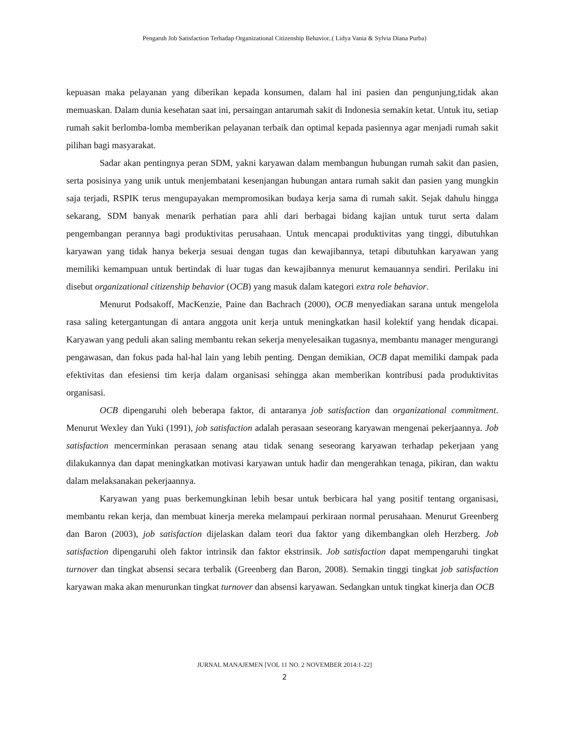Pengaruh Job Satisfaction Terhadap Organizational Citizenship Behavior..( Lidya Vania & Sylvia Diana Purba)
kepuasan maka pelayanan yang diberikan kepada konsumen, dalam hal ini pasien dan pengunjung,tidak akan memuaskan. Dalam dunia kesehatan saat ini, persaingan antarumah sakit di Indonesia semakin ketat. Untuk itu, setiap rumah sakit berlomba-lomba memberikan pelayanan terbaik dan optimal kepada pasiennya agar menjadi rumah sakit pilihan bagi masyarakat.
Sadar akan pentingnya peran SDM, yakni karyawan dalam membangun hubungan rumah sakit dan pasien, serta posisinya yang unik untuk menjembatani kesenjangan hubungan antara rumah sakit dan pasien yang mungkin saja terjadi, RSPIK terus mengupayakan mempromosikan budaya kerja sama di rumah sakit. Sejak dahulu hingga sekarang, SDM banyak menarik perhatian para ahli dari berbagai bidang kajian untuk turut serta dalam pengembangan perannya bagi produktivitas perusahaan. Untuk mencapai produktivitas yang tinggi, dibutuhkan karyawan yang tidak hanya bekerja sesuai dengan tugas dan kewajibannya, tetapi dibutuhkan karyawan yang memiliki kemampuan untuk bertindak di luar tugas dan kewajibannya menurut kemauannya sendiri. Perilaku ini disebut organizational citizenship behavior (OCB) yang masuk dalam kategori extra role behavior.
Menurut Podsakoff, MacKenzie, Paine dan Bachrach (2000), OCB menyediakan sarana untuk mengelola rasa saling ketergantungan di antara anggota unit kerja untuk meningkatkan hasil kolektif yang hendak dicapai. Karyawan yang peduli akan saling membantu rekan sekerja menyelesaikan tugasnya, membantu manager mengurangi pengawasan, dan fokus pada hal-hal lain yang lebih penting. Dengan demikian, OCB dapat memiliki dampak pada efektivitas dan efesiensi tim kerja dalam organisasi sehingga akan memberikan kontribusi pada produktivitas organisasi.
OCB dipengaruhi oleh beberapa faktor, di antaranya job satisfaction dan organizational commitment. Menurut Wexley dan Yuki (1991), job satisfaction adalah perasaan seseorang karyawan mengenai pekerjaannya. Job satisfaction mencerminkan perasaan senang atau tidak senang seseorang karyawan terhadap pekerjaan yang dilakukannya dan dapat meningkatkan motivasi karyawan untuk hadir dan mengerahkan tenaga, pikiran, dan waktu dalam melaksanakan pekerjaannya.
Karyawan yang puas berkemungkinan lebih besar untuk berbicara hal yang positif tentang organisasi, membantu rekan kerja, dan membuat kinerja mereka melampaui perkiraan normal perusahaan. Menurut Greenberg dan Baron (2003), job satisfaction dijelaskan dalam teori dua faktor yang dikembangkan oleh Herzberg. Job satisfaction dipengaruhi oleh faktor intrinsik dan faktor ekstrinsik. Job satisfaction dapat mempengaruhi tingkat turnover dan tingkat absensi secara terbalik (Greenberg dan Baron, 2008). Semakin tinggi tingkat job satisfaction karyawan maka akan menurunkan tingkat turnover dan absensi karyawan. Sedangkan untuk tingkat kinerja dan OCB
JURNAL MANAJEMEN [VOL 11 NO. 2 NOVEMBER 2014:1-22]
2